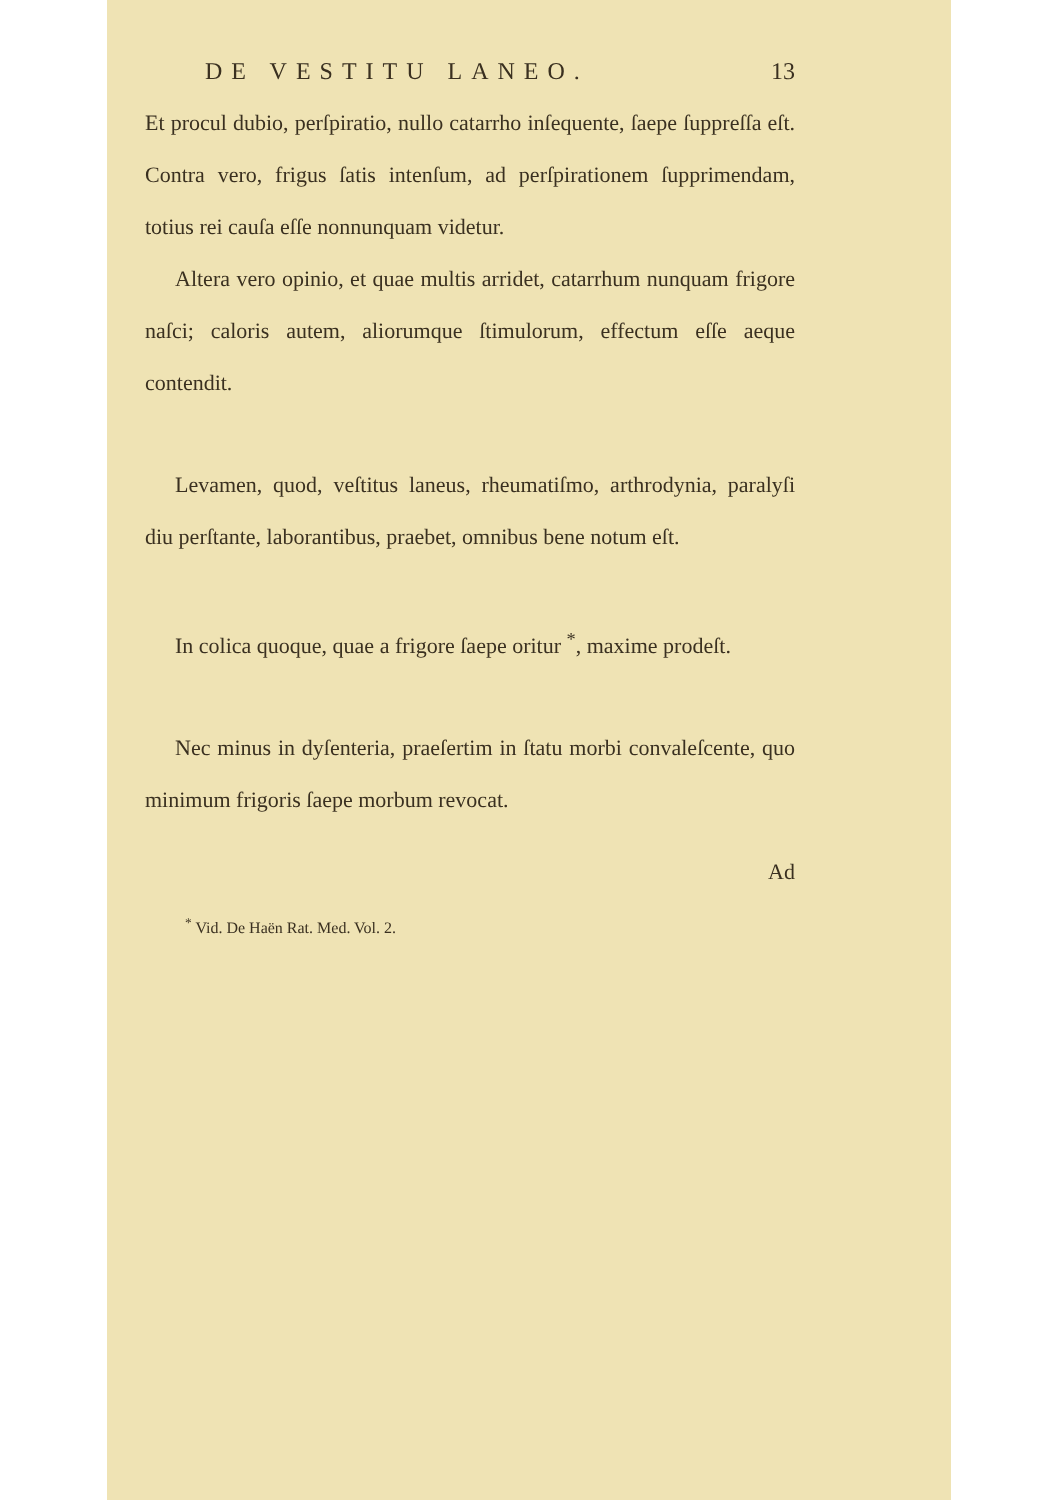DE VESTITU LANEO. 13
Et procul dubio, perſpiratio, nullo catarrho inſequente, ſaepe ſuppreſſa eſt. Contra vero, frigus ſatis intenſum, ad perſpirationem ſupprimendam, totius rei cauſa eſſe nonnunquam videtur.
Altera vero opinio, et quae multis arridet, catarrhum nunquam frigore naſci; caloris autem, aliorumque ſtimulorum, effectum eſſe aeque contendit.
Levamen, quod, veſtitus laneus, rheumatiſmo, arthrodynia, paralyſi diu perſtante, laborantibus, praebet, omnibus bene notum eſt.
In colica quoque, quae a frigore ſaepe oritur <sup>*</sup>, maxime prodeſt.
Nec minus in dyſenteria, praeſertim in ſtatu morbi convaleſcente, quo minimum frigoris ſaepe morbum revocat.
Ad
<sup>*</sup> Vid. De Haën Rat. Med. Vol. 2.